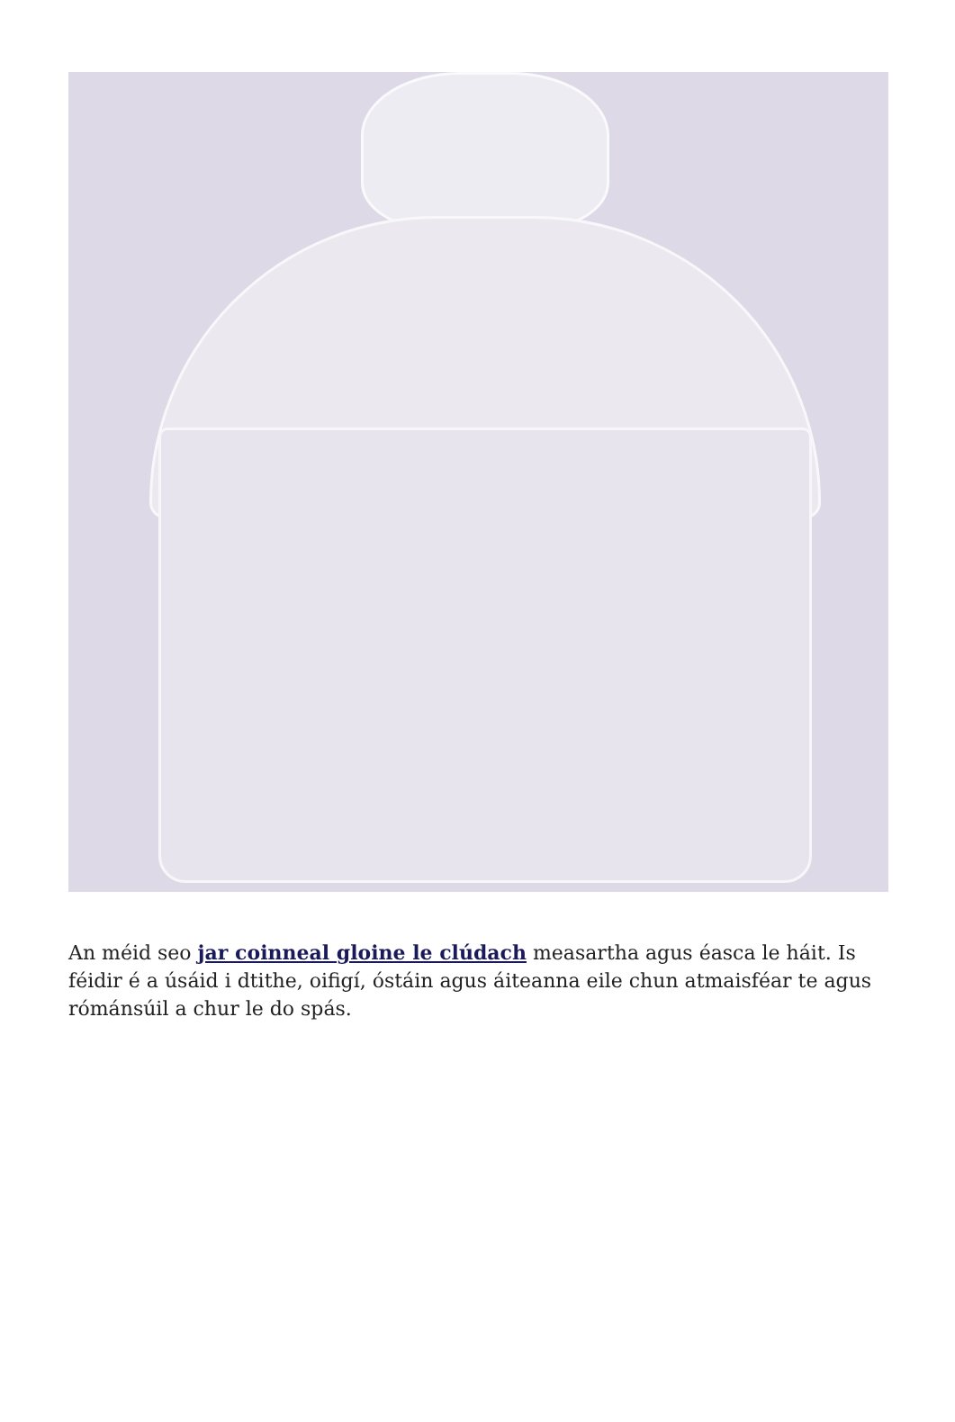An méid seo jar coinneal gloine le clúdach measartha agus éasca le háit. Is féidir é a úsáid i dtithe, oifigí, óstáin agus áiteanna eile chun atmaisféar te agus rómánsúil a chur le do spás.